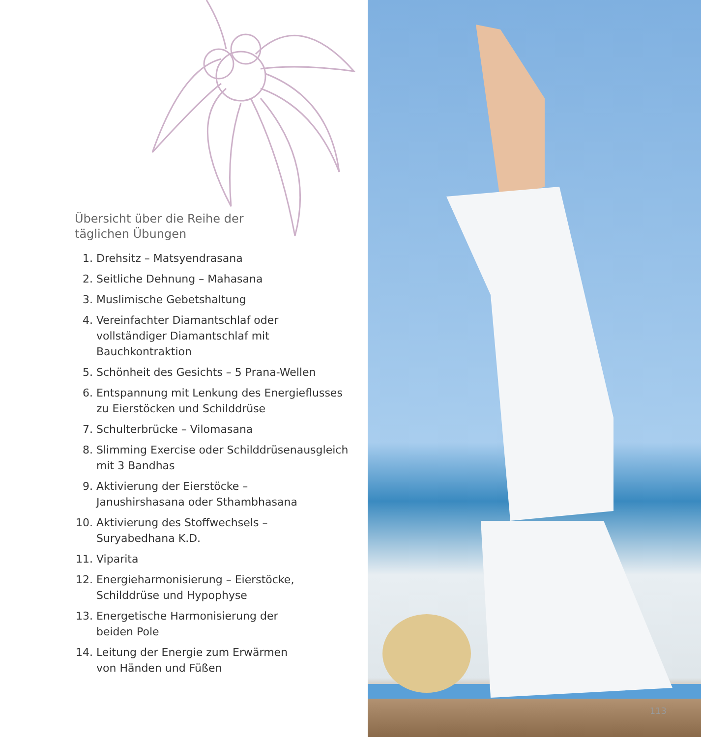Übersicht über die Reihe der
täglichen Übungen
1. Drehsitz – Matsyendrasana
2. Seitliche Dehnung – Mahasana
3. Muslimische Gebetshaltung
4. Vereinfachter Diamantschlaf oder vollständiger Diamantschlaf mit Bauchkontraktion
5. Schönheit des Gesichts – 5 Prana-Wellen
6. Entspannung mit Lenkung des Energieflusses zu Eierstöcken und Schilddrüse
7. Schulterbrücke – Vilomasana
8. Slimming Exercise oder Schilddrüsenausgleich mit 3 Bandhas
9. Aktivierung der Eierstöcke –
Janushirshasana oder Sthambhasana
10. Aktivierung des Stoffwechsels –
Suryabedhana K.D.
11. Viparita
12. Energieharmonisierung – Eierstöcke,
Schilddrüse und Hypophyse
13. Energetische Harmonisierung der
beiden Pole
14. Leitung der Energie zum Erwärmen
von Händen und Füßen
113